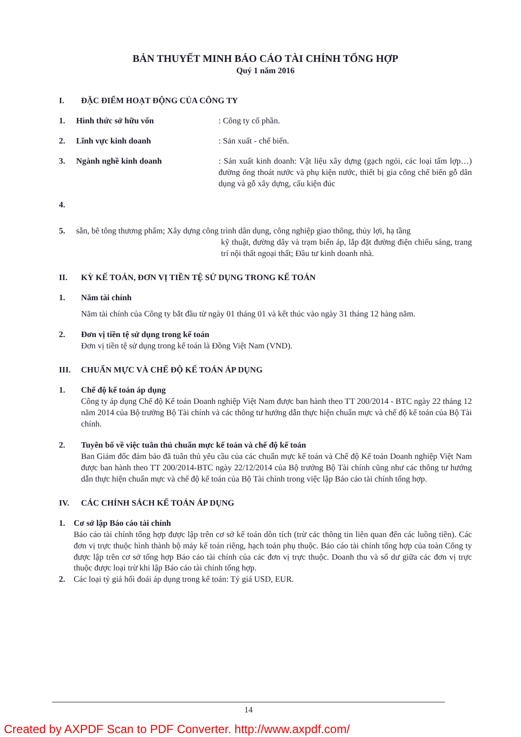BẢN THUYẾT MINH BÁO CÁO TÀI CHÍNH TỔNG HỢP
Quý 1 năm 2016
I. ĐẶC ĐIỂM HOẠT ĐỘNG CỦA CÔNG TY
1. Hình thức sở hữu vốn : Công ty cổ phần.
2. Lĩnh vực kinh doanh : Sản xuất - chế biến.
3. Ngành nghề kinh doanh : Sản xuất kinh doanh: Vật liệu xây dựng (gạch ngói, các loại tấm lợp…) đường ống thoát nước và phụ kiện nước, thiết bị gia công chế biến gỗ dân dụng và gỗ xây dựng, cấu kiện đúc
4.
5. sẵn, bê tông thương phẩm; Xây dựng công trình dân dụng, công nghiệp giao thông, thủy lợi, hạ tầng
kỹ thuật, đường dây và trạm biến áp, lắp đặt đường điện chiếu sáng, trang trí nội thất ngoại thất; Đầu tư kinh doanh nhà.
II. KỲ KẾ TOÁN, ĐƠN VỊ TIỀN TỆ SỬ DỤNG TRONG KẾ TOÁN
1. Năm tài chính
Năm tài chính của Công ty bắt đầu từ ngày 01 tháng 01 và kết thúc vào ngày 31 tháng 12 hàng năm.
2. Đơn vị tiền tệ sử dụng trong kế toán
Đơn vị tiền tệ sử dụng trong kế toán là Đồng Việt Nam (VND).
III. CHUẨN MỰC VÀ CHẾ ĐỘ KẾ TOÁN ÁP DỤNG
1. Chế độ kế toán áp dụng
Công ty áp dụng Chế độ Kế toán Doanh nghiệp Việt Nam được ban hành theo TT 200/2014 - BTC ngày 22 tháng 12 năm 2014 của Bộ trưởng Bộ Tài chính và các thông tư hướng dẫn thực hiện chuẩn mực và chế độ kế toán của Bộ Tài chính.
2. Tuyên bố về việc tuân thủ chuẩn mực kế toán và chế độ kế toán
Ban Giám đốc đảm bảo đã tuân thủ yêu cầu của các chuẩn mực kế toán và Chế độ Kế toán Doanh nghiệp Việt Nam được ban hành theo TT 200/2014-BTC ngày 22/12/2014 của Bộ trưởng Bộ Tài chính cũng như các thông tư hướng dẫn thực hiện chuẩn mực và chế độ kế toán của Bộ Tài chính trong việc lập Báo cáo tài chính tổng hợp.
IV. CÁC CHÍNH SÁCH KẾ TOÁN ÁP DỤNG
1. Cơ sở lập Báo cáo tài chính
Báo cáo tài chính tổng hợp được lập trên cơ sở kế toán dồn tích (trừ các thông tin liên quan đến các luồng tiền). Các đơn vị trực thuộc hình thành bộ máy kế toán riêng, hạch toán phụ thuộc. Báo cáo tài chính tổng hợp của toàn Công ty được lập trên cơ sở tổng hợp Báo cáo tài chính của các đơn vị trực thuộc. Doanh thu và số dư giữa các đơn vị trực thuộc được loại trừ khi lập Báo cáo tài chính tổng hợp.
2. Các loại tỷ giá hối đoái áp dụng trong kế toán: Tỷ giá USD, EUR.
14
Created by AXPDF Scan to PDF Converter. http://www.axpdf.com/